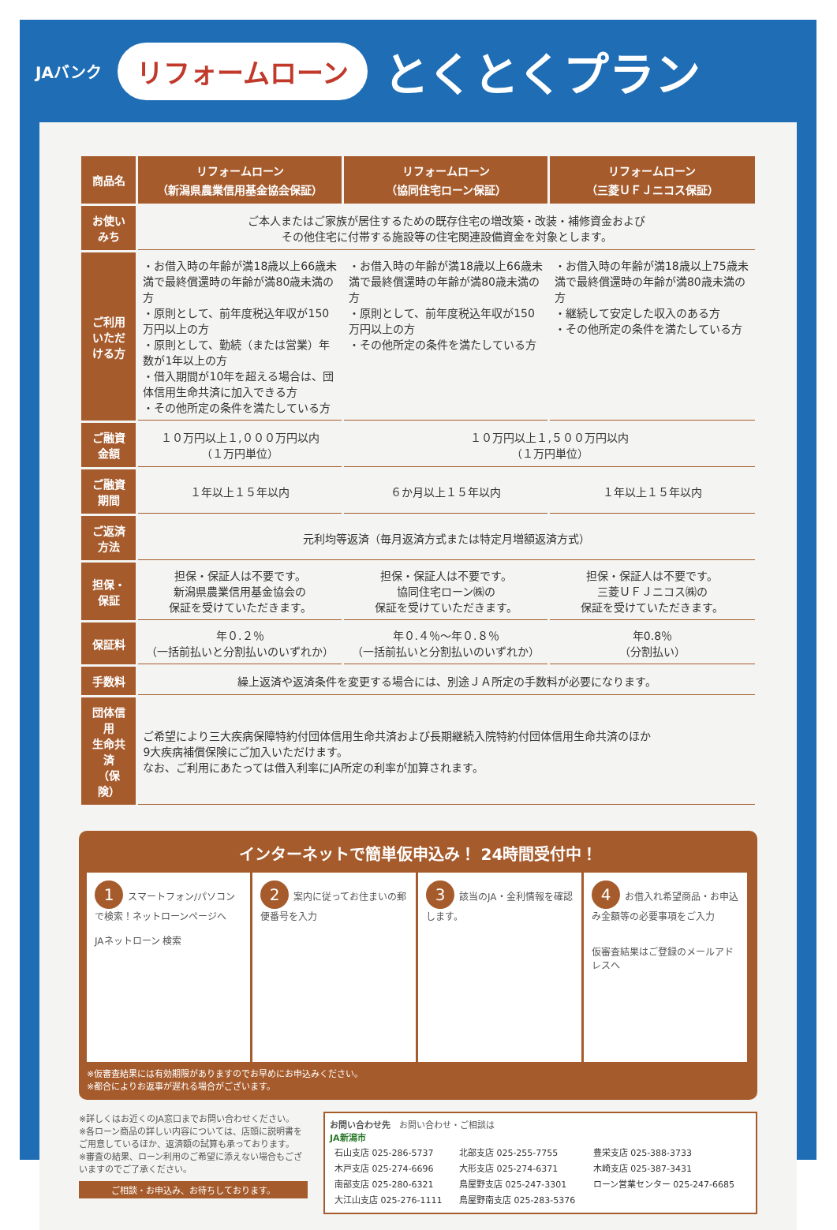JAバンク リフォームローン とくとくプラン
| 商品名 | リフォームローン （新潟県農業信用基金協会保証） | リフォームローン （協同住宅ローン保証） | リフォームローン （三菱ＵＦＪニコス保証） |
| --- | --- | --- | --- |
| お使いみち | ご本人またはご家族が居住するための既存住宅の増改築・改装・補修資金および その他住宅に付帯する施設等の住宅関連設備資金を対象とします。 | | |
| ご利用 いただける方 | ・お借入時の年齢が満18歳以上66歳未満で最終償還時の年齢が満80歳未満の方 ・原則として、前年度税込年収が150万円以上の方 ・原則として、勤続（または営業）年数が1年以上の方 ・借入期間が10年を超える場合は、団体信用生命共済に加入できる方 ・その他所定の条件を満たしている方 | ・お借入時の年齢が満18歳以上66歳未満で最終償還時の年齢が満80歳未満の方 ・原則として、前年度税込年収が150万円以上の方 ・その他所定の条件を満たしている方 | ・お借入時の年齢が満18歳以上75歳未満で最終償還時の年齢が満80歳未満の方 ・継続して安定した収入のある方 ・その他所定の条件を満たしている方 |
| ご融資金額 | １０万円以上１,０００万円以内 （１万円単位） | １０万円以上１,５００万円以内 （１万円単位） | |
| ご融資期間 | １年以上１５年以内 | ６か月以上１５年以内 | １年以上１５年以内 |
| ご返済方法 | 元利均等返済（毎月返済方式または特定月増額返済方式） | | |
| 担保・保証 | 担保・保証人は不要です。 新潟県農業信用基金協会の 保証を受けていただきます。 | 担保・保証人は不要です。 協同住宅ローン㈱の 保証を受けていただきます。 | 担保・保証人は不要です。 三菱ＵＦＪニコス㈱の 保証を受けていただきます。 |
| 保証料 | 年０.２％ （一括前払いと分割払いのいずれか） | 年０.４％～年０.８％ （一括前払いと分割払いのいずれか） | 年0.8％ （分割払い） |
| 手数料 | 繰上返済や返済条件を変更する場合には、別途ＪＡ所定の手数料が必要になります。 | | |
| 団体信用 生命共済 （保険） | ご希望により三大疾病保障特約付団体信用生命共済および長期継続入院特約付団体信用生命共済のほか 9大疾病補償保険にご加入いただけます。 なお、ご利用にあたっては借入利率にJA所定の利率が加算されます。 | | |
インターネットで簡単仮申込み！ 24時間受付中！
1 スマートフォン/パソコンで検索！ネットローンページへ
JAネットローン 検索
2 案内に従ってお住まいの郵便番号を入力
3 該当のJA・金利情報を確認します。
4 お借入れ希望商品・お申込み金額等の必要事項をご入力
仮審査結果はご登録のメールアドレスへ
※仮審査結果には有効期限がありますのでお早めにお申込みください。
※都合によりお返事が遅れる場合がございます。
※詳しくはお近くのJA窓口までお問い合わせください。
※各ローン商品の詳しい内容については、店頭に説明書をご用意しているほか、返済額の試算も承っております。
※審査の結果、ローン利用のご希望に添えない場合もございますのでご了承ください。
ご相談・お申込み、お待ちしております。
お問い合わせ先　お問い合わせ・ご相談は
JA新潟市
| 石山支店 025-286-5737 | 北部支店 025-255-7755 | 豊栄支店 025-388-3733 |
| 木戸支店 025-274-6696 | 大形支店 025-274-6371 | 木崎支店 025-387-3431 |
| 南部支店 025-280-6321 | 鳥屋野支店 025-247-3301 | ローン営業センター 025-247-6685 |
| 大江山支店 025-276-1111 | 鳥屋野南支店 025-283-5376 | |